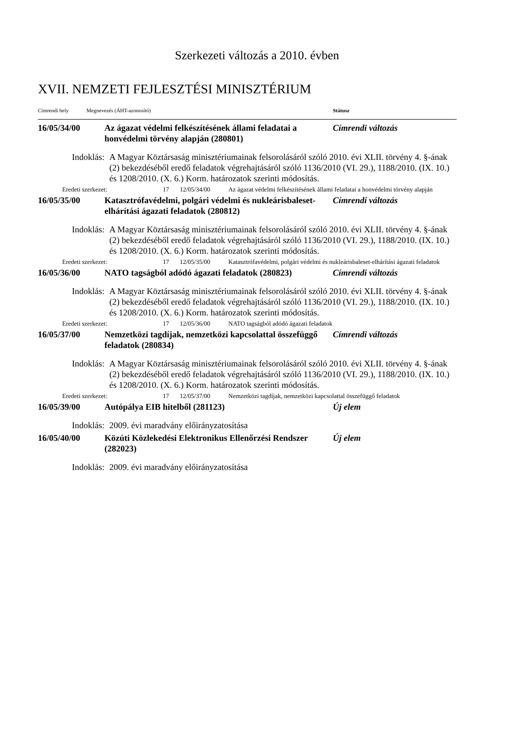Szerkezeti változás a 2010. évben
XVII. NEMZETI FEJLESZTÉSI MINISZTÉRIUM
Címrendi hely Megnevezés (ÁHT-azonosító) Státusz
16/05/34/00 Az ágazat védelmi felkészítésének állami feladatai a honvédelmi törvény alapján (280801)
Címrendi változás
Indoklás: A Magyar Köztársaság minisztériumainak felsorolásáról szóló 2010. évi XLII. törvény 4. §-ának (2) bekezdéséből eredő feladatok végrehajtásáról szóló 1136/2010 (VI. 29.), 1188/2010. (IX. 10.) és 1208/2010. (X. 6.) Korm. határozatok szerinti módosítás.
Eredeti szerkezet: 17 12/05/34/00 Az ágazat védelmi felkészítésének állami feladatai a honvédelmi törvény alapján
16/05/35/00 Katasztrófavédelmi, polgári védelmi és nukleárisbaleset-elhárítási ágazati feladatok (280812)
Címrendi változás
Indoklás: A Magyar Köztársaság minisztériumainak felsorolásáról szóló 2010. évi XLII. törvény 4. §-ának (2) bekezdéséből eredő feladatok végrehajtásáról szóló 1136/2010 (VI. 29.), 1188/2010. (IX. 10.) és 1208/2010. (X. 6.) Korm. határozatok szerinti módosítás.
Eredeti szerkezet: 17 12/05/35/00 Katasztrófavédelmi, polgári védelmi és nukleárisbaleset-elhárítási ágazati feladatok
16/05/36/00 NATO tagságból adódó ágazati feladatok (280823)
Címrendi változás
Indoklás: A Magyar Köztársaság minisztériumainak felsorolásáról szóló 2010. évi XLII. törvény 4. §-ának (2) bekezdéséből eredő feladatok végrehajtásáról szóló 1136/2010 (VI. 29.), 1188/2010. (IX. 10.) és 1208/2010. (X. 6.) Korm. határozatok szerinti módosítás.
Eredeti szerkezet: 17 12/05/36/00 NATO tagságból adódó ágazati feladatok
16/05/37/00 Nemzetközi tagdíjak, nemzetközi kapcsolattal összefüggő feladatok (280834)
Címrendi változás
Indoklás: A Magyar Köztársaság minisztériumainak felsorolásáról szóló 2010. évi XLII. törvény 4. §-ának (2) bekezdéséből eredő feladatok végrehajtásáról szóló 1136/2010 (VI. 29.), 1188/2010. (IX. 10.) és 1208/2010. (X. 6.) Korm. határozatok szerinti módosítás.
Eredeti szerkezet: 17 12/05/37/00 Nemzetközi tagdíjak, nemzetközi kapcsolattal összefüggő feladatok
16/05/39/00 Autópálya EIB hitelből (281123) Új elem
Indoklás: 2009. évi maradvány előirányzatosítása
16/05/40/00 Közúti Közlekedési Elektronikus Ellenőrzési Rendszer (282023)
Új elem
Indoklás: 2009. évi maradvány előirányzatosítása